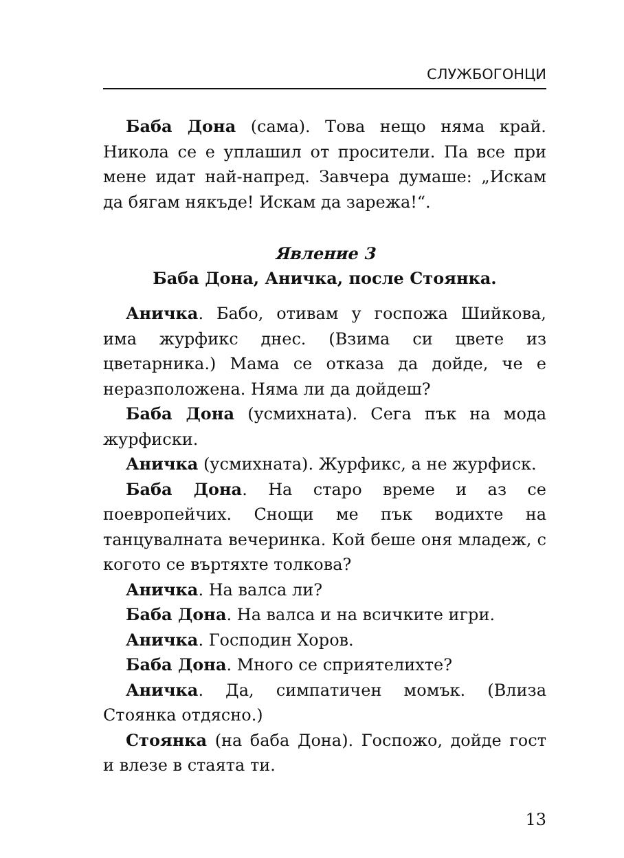СЛУЖБОГОНЦИ
Баба Дона (сама). Това нещо няма край. Никола се е уплашил от просители. Па все при мене идат най-напред. Завчера думаше: „Искам да бягам някъде! Искам да зарежа!“.
Явление 3
Баба Дона, Аничка, после Стоянка.
Аничка. Бабо, отивам у госпожа Шийкова, има журфикс днес. (Взима си цвете из цветарника.) Мама се отказа да дойде, че е неразположена. Няма ли да дойдеш?
Баба Дона (усмихната). Сега пък на мода журфиски.
Аничка (усмихната). Журфикс, а не журфиск.
Баба Дона. На старо време и аз се поевропейчих. Снощи ме пък водихте на танцувалната вечеринка. Кой беше оня младеж, с когото се въртяхте толкова?
Аничка. На валса ли?
Баба Дона. На валса и на всичките игри.
Аничка. Господин Хоров.
Баба Дона. Много се сприятелихте?
Аничка. Да, симпатичен момък. (Влиза Стоянка отдясно.)
Стоянка (на баба Дона). Госпожо, дойде гост и влезе в стаята ти.
13